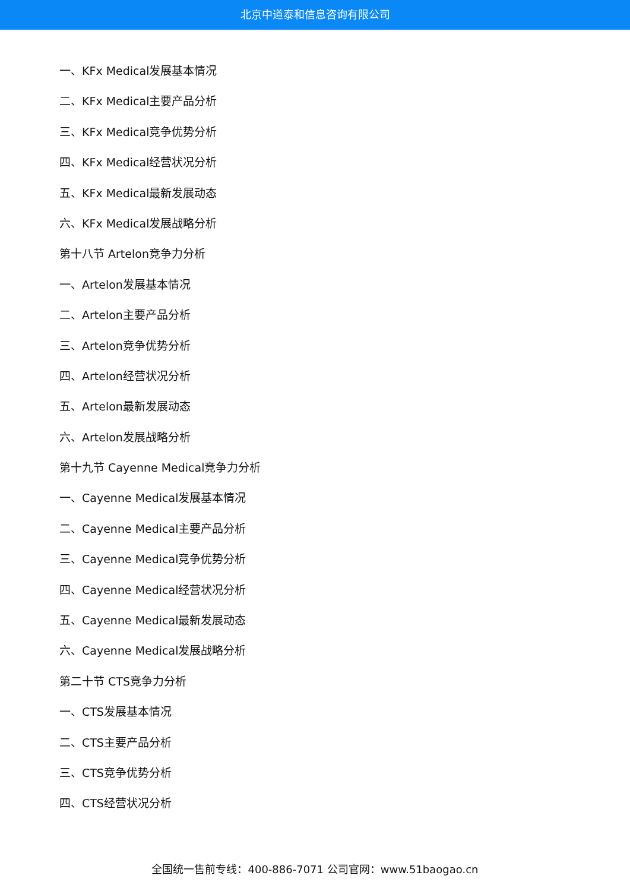北京中道泰和信息咨询有限公司
一、KFx Medical发展基本情况
二、KFx Medical主要产品分析
三、KFx Medical竞争优势分析
四、KFx Medical经营状况分析
五、KFx Medical最新发展动态
六、KFx Medical发展战略分析
第十八节 Artelon竞争力分析
一、Artelon发展基本情况
二、Artelon主要产品分析
三、Artelon竞争优势分析
四、Artelon经营状况分析
五、Artelon最新发展动态
六、Artelon发展战略分析
第十九节 Cayenne Medical竞争力分析
一、Cayenne Medical发展基本情况
二、Cayenne Medical主要产品分析
三、Cayenne Medical竞争优势分析
四、Cayenne Medical经营状况分析
五、Cayenne Medical最新发展动态
六、Cayenne Medical发展战略分析
第二十节 CTS竞争力分析
一、CTS发展基本情况
二、CTS主要产品分析
三、CTS竞争优势分析
四、CTS经营状况分析
全国统一售前专线：400-886-7071 公司官网：www.51baogao.cn